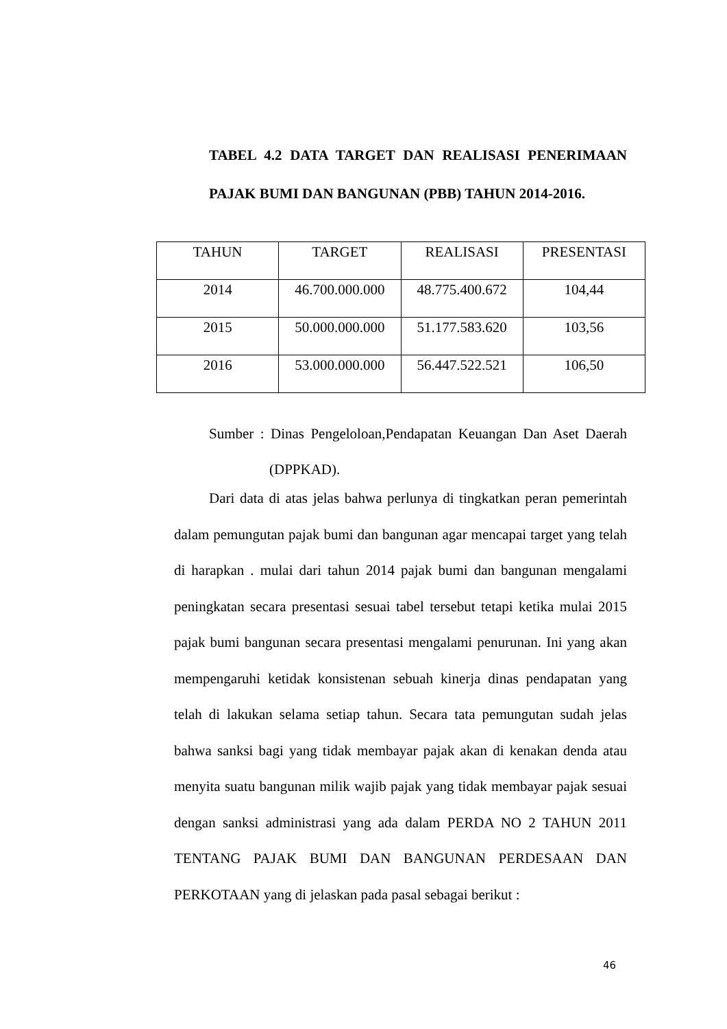TABEL 4.2 DATA TARGET DAN REALISASI PENERIMAAN PAJAK BUMI DAN BANGUNAN (PBB) TAHUN 2014-2016.
| TAHUN | TARGET | REALISASI | PRESENTASI |
| --- | --- | --- | --- |
| 2014 | 46.700.000.000 | 48.775.400.672 | 104,44 |
| 2015 | 50.000.000.000 | 51.177.583.620 | 103,56 |
| 2016 | 53.000.000.000 | 56.447.522.521 | 106,50 |
Sumber : Dinas Pengeloloan,Pendapatan Keuangan Dan Aset Daerah
(DPPKAD).
Dari data di atas jelas bahwa perlunya di tingkatkan peran pemerintah dalam pemungutan pajak bumi dan bangunan agar mencapai target yang telah di harapkan . mulai dari tahun 2014 pajak bumi dan bangunan mengalami peningkatan secara presentasi sesuai tabel tersebut tetapi ketika mulai 2015 pajak bumi bangunan secara presentasi mengalami penurunan. Ini yang akan mempengaruhi ketidak konsistenan sebuah kinerja dinas pendapatan yang telah di lakukan selama setiap tahun. Secara tata pemungutan sudah jelas bahwa sanksi bagi yang tidak membayar pajak akan di kenakan denda atau menyita suatu bangunan milik wajib pajak yang tidak membayar pajak sesuai dengan sanksi administrasi yang ada dalam PERDA NO 2 TAHUN 2011 TENTANG PAJAK BUMI DAN BANGUNAN PERDESAAN DAN PERKOTAAN yang di jelaskan pada pasal sebagai berikut :
46